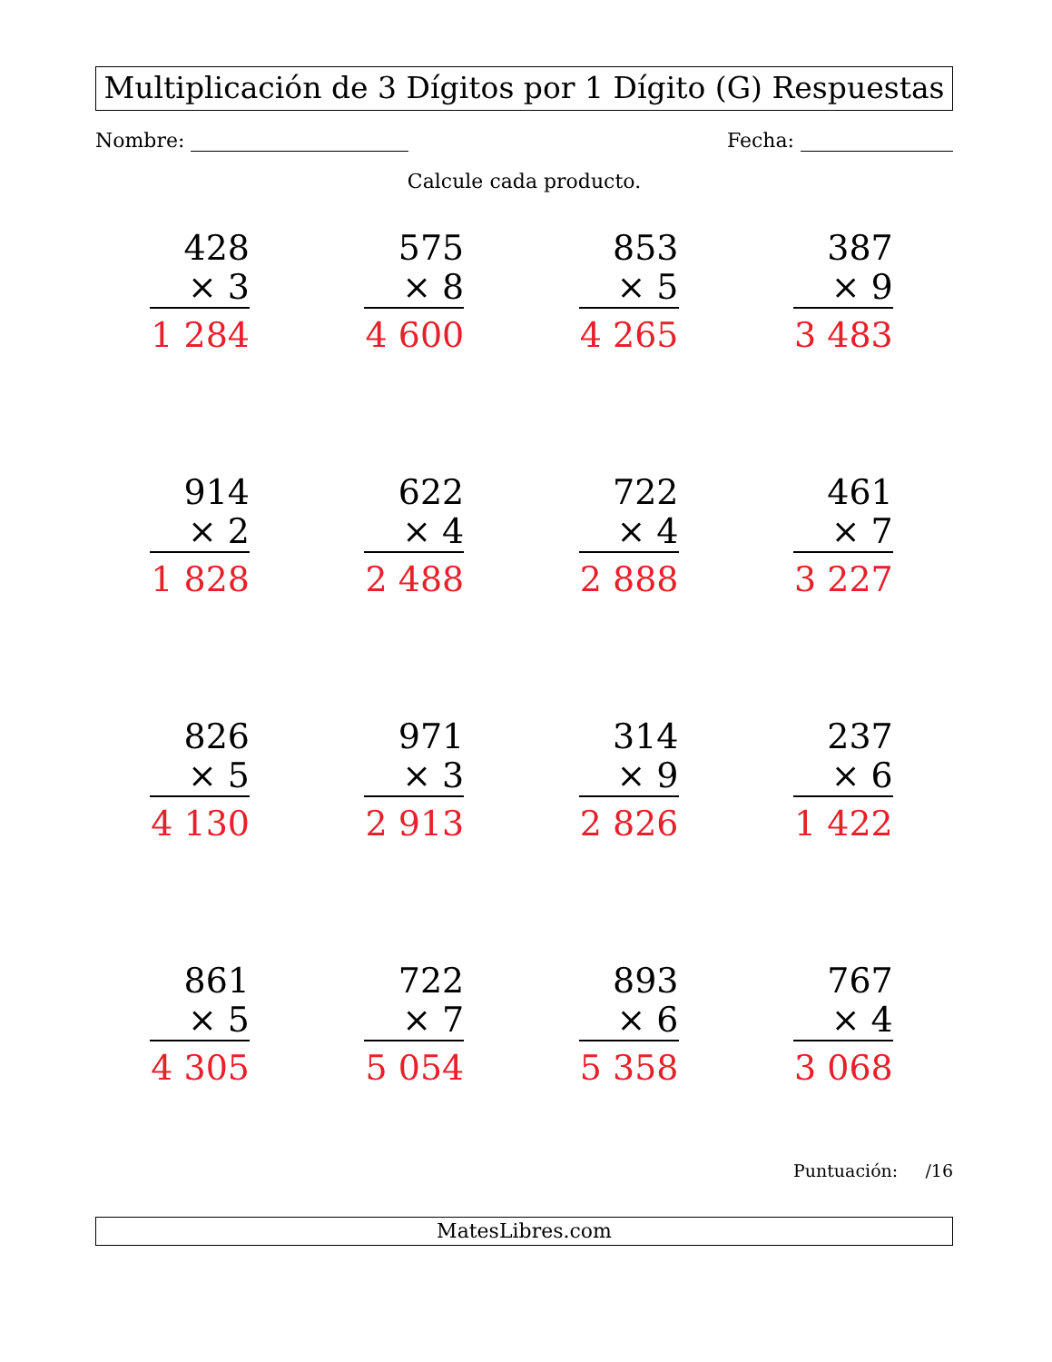Multiplicación de 3 Dígitos por 1 Dígito (G) Respuestas
Nombre: Fecha:
Calcule cada producto.
428
× 3
1 284
575
× 8
4 600
853
× 5
4 265
387
× 9
3 483
914
× 2
1 828
622
× 4
2 488
722
× 4
2 888
461
× 7
3 227
826
× 5
4 130
971
× 3
2 913
314
× 9
2 826
237
× 6
1 422
861
× 5
4 305
722
× 7
5 054
893
× 6
5 358
767
× 4
3 068
Puntuación: /16
MatesLibres.com